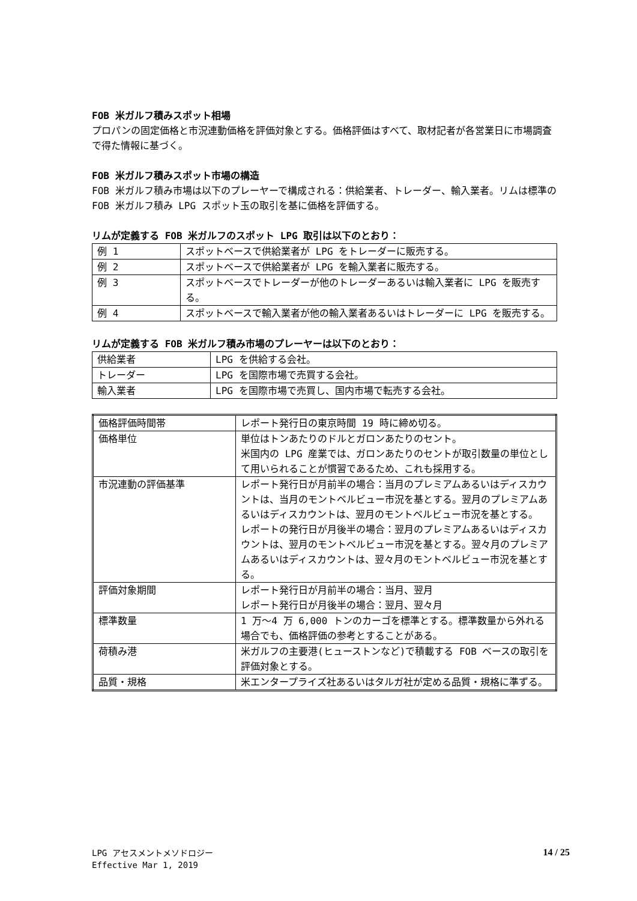FOB 米ガルフ積みスポット相場
プロパンの固定価格と市況連動価格を評価対象とする。価格評価はすべて、取材記者が各営業日に市場調査で得た情報に基づく。
FOB 米ガルフ積みスポット市場の構造
FOB 米ガルフ積み市場は以下のプレーヤーで構成される：供給業者、トレーダー、輸入業者。リムは標準の FOB 米ガルフ積み LPG スポット玉の取引を基に価格を評価する。
リムが定義する FOB 米ガルフのスポット LPG 取引は以下のとおり：
| 例 1 | スポットベースで供給業者が LPG をトレーダーに販売する。 |
| 例 2 | スポットベースで供給業者が LPG を輸入業者に販売する。 |
| 例 3 | スポットベースでトレーダーが他のトレーダーあるいは輸入業者に LPG を販売する。 |
| 例 4 | スポットベースで輸入業者が他の輸入業者あるいはトレーダーに LPG を販売する。 |
リムが定義する FOB 米ガルフ積み市場のプレーヤーは以下のとおり：
| 供給業者 | LPG を供給する会社。 |
| トレーダー | LPG を国際市場で売買する会社。 |
| 輸入業者 | LPG を国際市場で売買し、国内市場で転売する会社。 |
| 価格評価時間帯 | レポート発行日の東京時間 19 時に締め切る。 |
| 価格単位 | 単位はトンあたりのドルとガロンあたりのセント。 米国内の LPG 産業では、ガロンあたりのセントが取引数量の単位として用いられることが慣習であるため、これも採用する。 |
| 市況連動の評価基準 | レポート発行日が月前半の場合：当月のプレミアムあるいはディスカウントは、当月のモントベルビュー市況を基とする。翌月のプレミアムあるいはディスカウントは、翌月のモントベルビュー市況を基とする。 レポートの発行日が月後半の場合：翌月のプレミアムあるいはディスカウントは、翌月のモントベルビュー市況を基とする。翌々月のプレミアムあるいはディスカウントは、翌々月のモントベルビュー市況を基とする。 |
| 評価対象期間 | レポート発行日が月前半の場合：当月、翌月 レポート発行日が月後半の場合：翌月、翌々月 |
| 標準数量 | 1 万～4 万 6,000 トンのカーゴを標準とする。標準数量から外れる場合でも、価格評価の参考とすることがある。 |
| 荷積み港 | 米ガルフの主要港(ヒューストンなど)で積載する FOB ベースの取引を評価対象とする。 |
| 品質・規格 | 米エンタープライズ社あるいはタルガ社が定める品質・規格に準ずる。 |
LPG アセスメントメソドロジー
Effective Mar 1, 2019
14 / 25